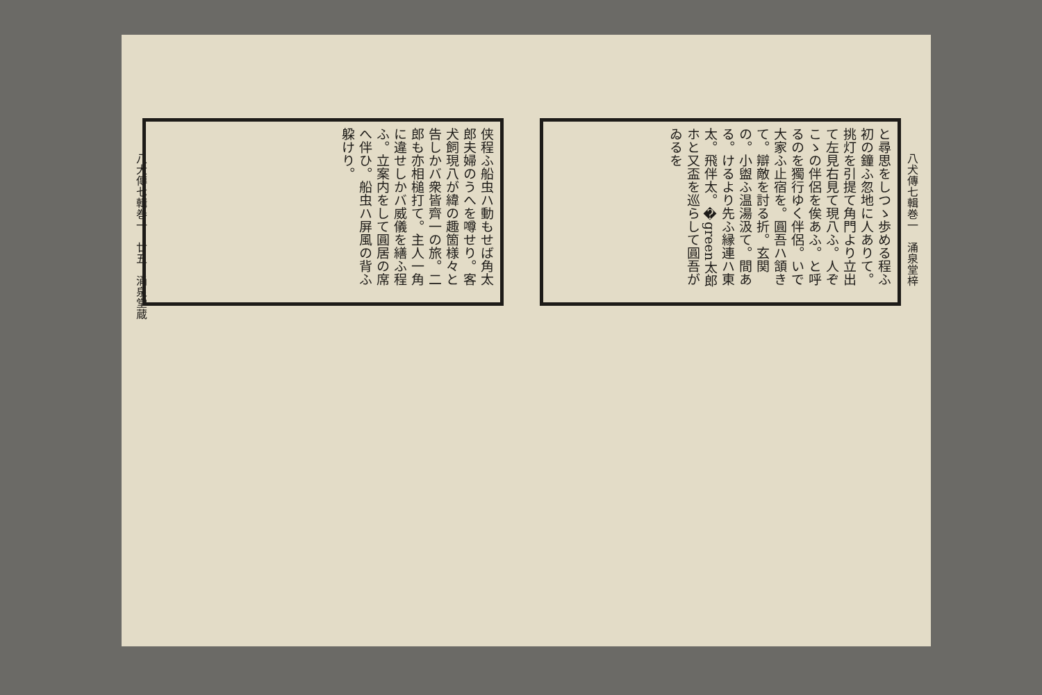八犬傳七輯巻一　廿五　涌泉堂蔵
侠程ふ船虫ハ動もせば角太郎夫婦のうへを噂せり。客犬飼現八が緯の趣箇様々と告しかバ衆皆齊一の旅。二郎も亦相槌打て。主人一角に違せしかバ威儀を繕ふ程ふ。立案内をして圓居の席へ伴ひ。船虫ハ屏風の背ふ躱けり。
八犬傳七輯巻一　涌泉堂梓
と尋思をしつゝ歩める程ふ初の鐘ふ忽地に人ありて。挑灯を引提て角門より立出て左見右見て現八ふ。人ぞこゝの伴侶を俟あふ。と呼るのを獨行ゆく伴侶。いで大家ふ止宿を。圓吾ハ頷きて。辯敵を討る折。玄関の。小盥ふ温湯汲て。間ある。けるより先ふ縁連ハ東太。飛伴太。�green太郎ホと又盃を巡らして圓吾がゐるを